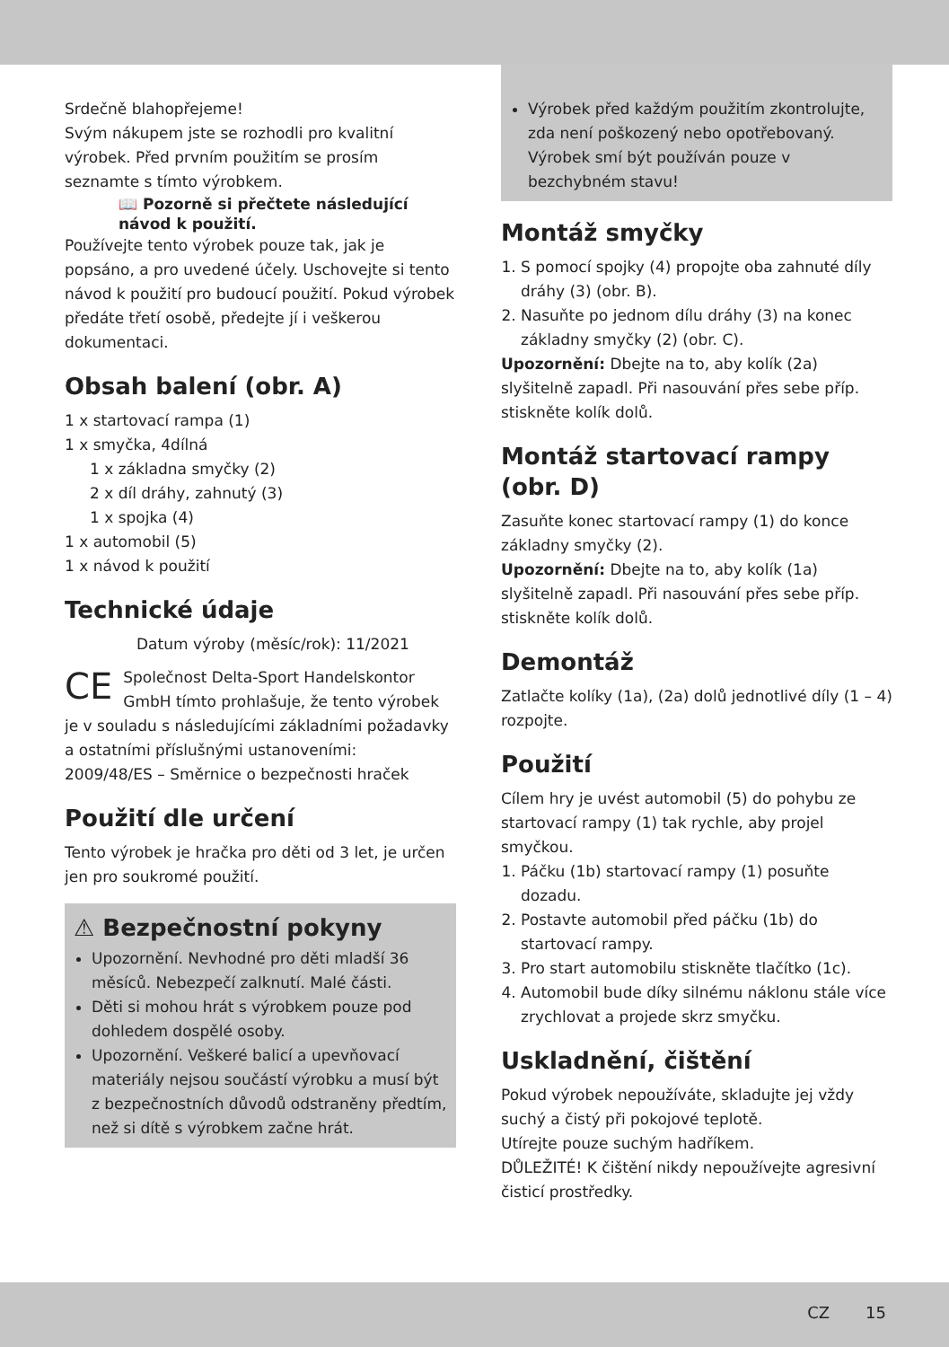Srdečně blahopřejeme!
Svým nákupem jste se rozhodli pro kvalitní výrobek. Před prvním použitím se prosím seznamte s tímto výrobkem.
📖 Pozorně si přečtete následující návod k použití.
Používejte tento výrobek pouze tak, jak je popsáno, a pro uvedené účely. Uschovejte si tento návod k použití pro budoucí použití. Pokud výrobek předáte třetí osobě, předejte jí i veškerou dokumentaci.
Obsah balení (obr. A)
1 x startovací rampa (1)
1 x smyčka, 4dílná
1 x základna smyčky (2)
2 x díl dráhy, zahnutý (3)
1 x spojka (4)
1 x automobil (5)
1 x návod k použití
Technické údaje
Datum výroby (měsíc/rok): 11/2021
CE Společnost Delta-Sport Handelskontor GmbH tímto prohlašuje, že tento výrobek je v souladu s následujícími základními požadavky a ostatními příslušnými ustanoveními:
2009/48/ES – Směrnice o bezpečnosti hraček
Použití dle určení
Tento výrobek je hračka pro děti od 3 let, je určen jen pro soukromé použití.
⚠ Bezpečnostní pokyny
Upozornění. Nevhodné pro děti mladší 36 měsíců. Nebezpečí zalknutí. Malé části.
Děti si mohou hrát s výrobkem pouze pod dohledem dospělé osoby.
Upozornění. Veškeré balicí a upevňovací materiály nejsou součástí výrobku a musí být z bezpečnostních důvodů odstraněny předtím, než si dítě s výrobkem začne hrát.
Výrobek před každým použitím zkontrolujte, zda není poškozený nebo opotřebovaný. Výrobek smí být používán pouze v bezchybném stavu!
Montáž smyčky
1. S pomocí spojky (4) propojte oba zahnuté díly dráhy (3) (obr. B).
2. Nasuňte po jednom dílu dráhy (3) na konec základny smyčky (2) (obr. C).
Upozornění: Dbejte na to, aby kolík (2a) slyšitelně zapadl. Při nasouvání přes sebe příp. stiskněte kolík dolů.
Montáž startovací rampy (obr. D)
Zasuňte konec startovací rampy (1) do konce základny smyčky (2).
Upozornění: Dbejte na to, aby kolík (1a) slyšitelně zapadl. Při nasouvání přes sebe příp. stiskněte kolík dolů.
Demontáž
Zatlačte kolíky (1a), (2a) dolů jednotlivé díly (1 – 4) rozpojte.
Použití
Cílem hry je uvést automobil (5) do pohybu ze startovací rampy (1) tak rychle, aby projel smyčkou.
1. Páčku (1b) startovací rampy (1) posuňte dozadu.
2. Postavte automobil před páčku (1b) do startovací rampy.
3. Pro start automobilu stiskněte tlačítko (1c).
4. Automobil bude díky silnému náklonu stále více zrychlovat a projede skrz smyčku.
Uskladnění, čištění
Pokud výrobek nepoužíváte, skladujte jej vždy suchý a čistý při pokojové teplotě.
Utírejte pouze suchým hadříkem.
DŮLEŽITÉ! K čištění nikdy nepoužívejte agresivní čisticí prostředky.
CZ 15